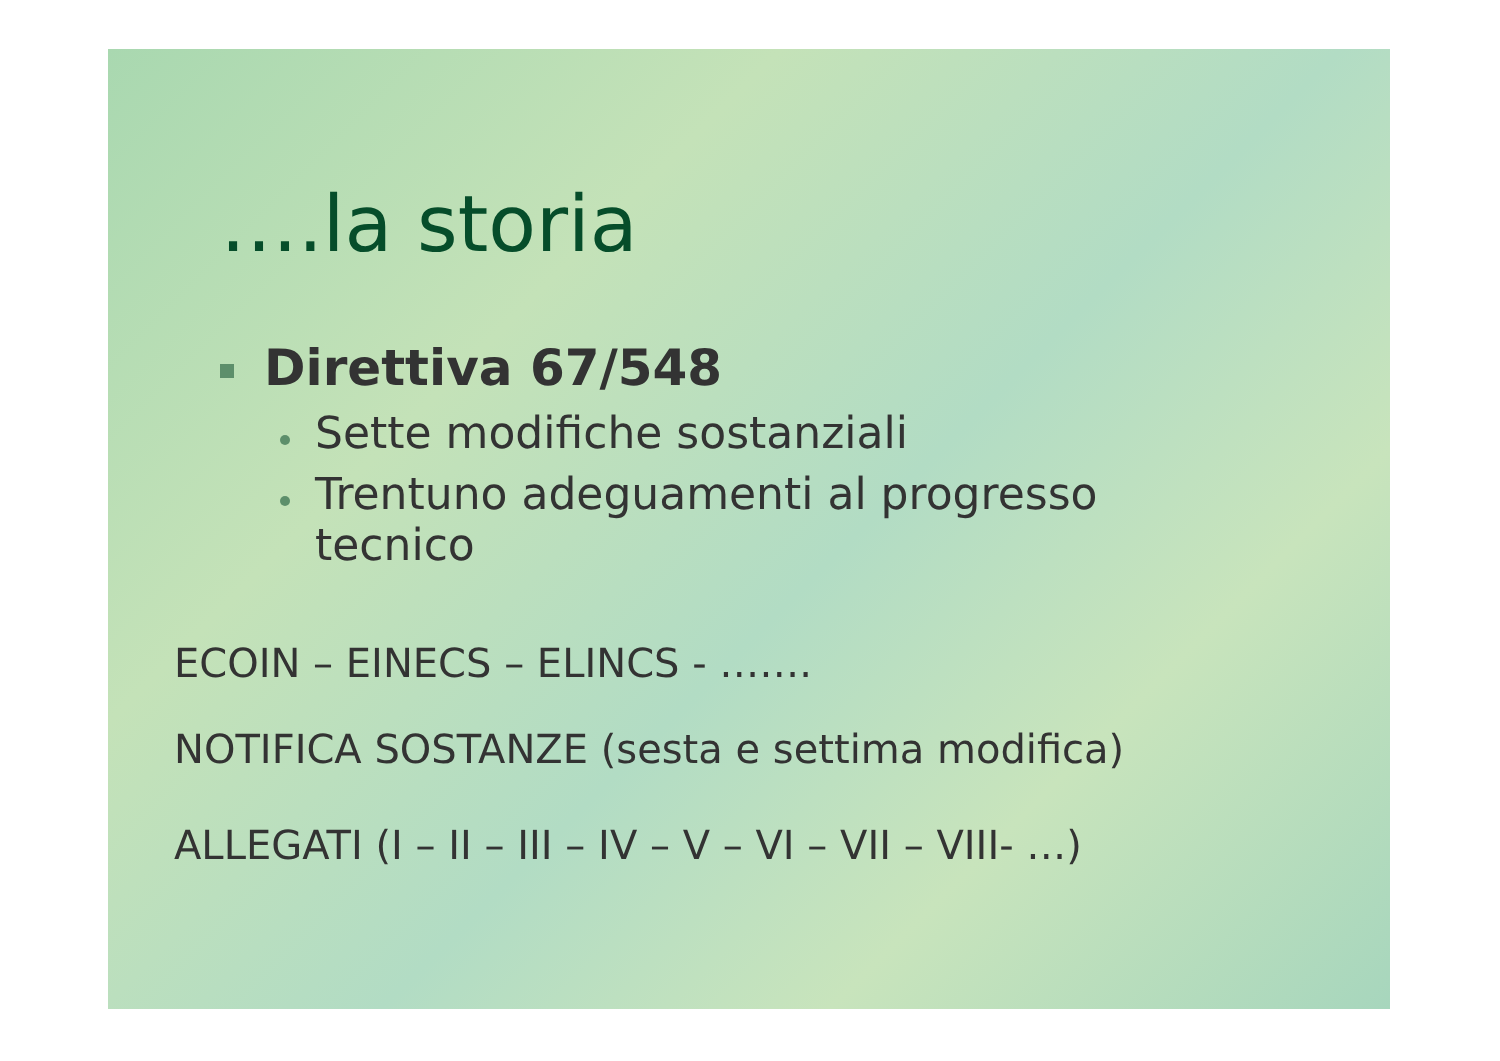….la storia
Direttiva 67/548
Sette modifiche sostanziali
Trentuno adeguamenti al progresso
tecnico
ECOIN – EINECS – ELINCS - …….
NOTIFICA SOSTANZE (sesta e settima modifica)
ALLEGATI (I – II – III – IV – V – VI – VII – VIII- …)